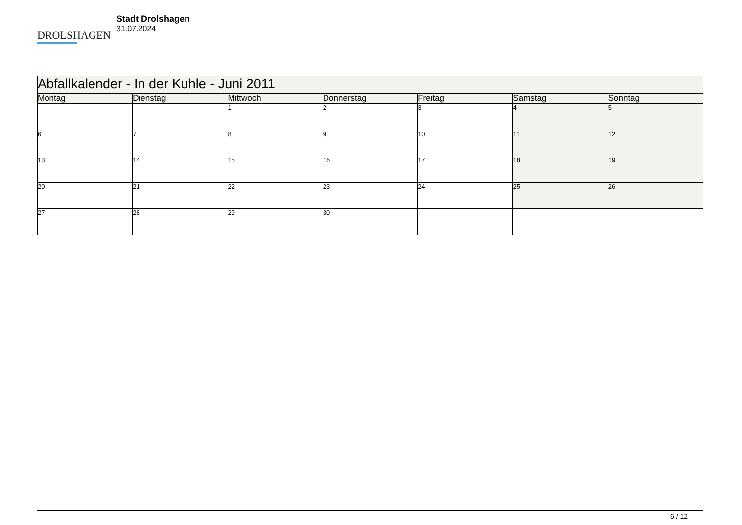DROLSHAGEN
Stadt Drolshagen
31.07.2024
| Abfallkalender - In der Kuhle - Juni 2011 | | | | | | |
| --- | --- | --- | --- | --- | --- | --- |
| Montag | Dienstag | Mittwoch | Donnerstag | Freitag | Samstag | Sonntag |
| | | 1 | 2 | 3 | 4 | 5 |
| 6 | 7 | 8 | 9 | 10 | 11 | 12 |
| 13 | 14 | 15 | 16 | 17 | 18 | 19 |
| 20 | 21 | 22 | 23 | 24 | 25 | 26 |
| 27 | 28 | 29 | 30 | | | |
6 / 12